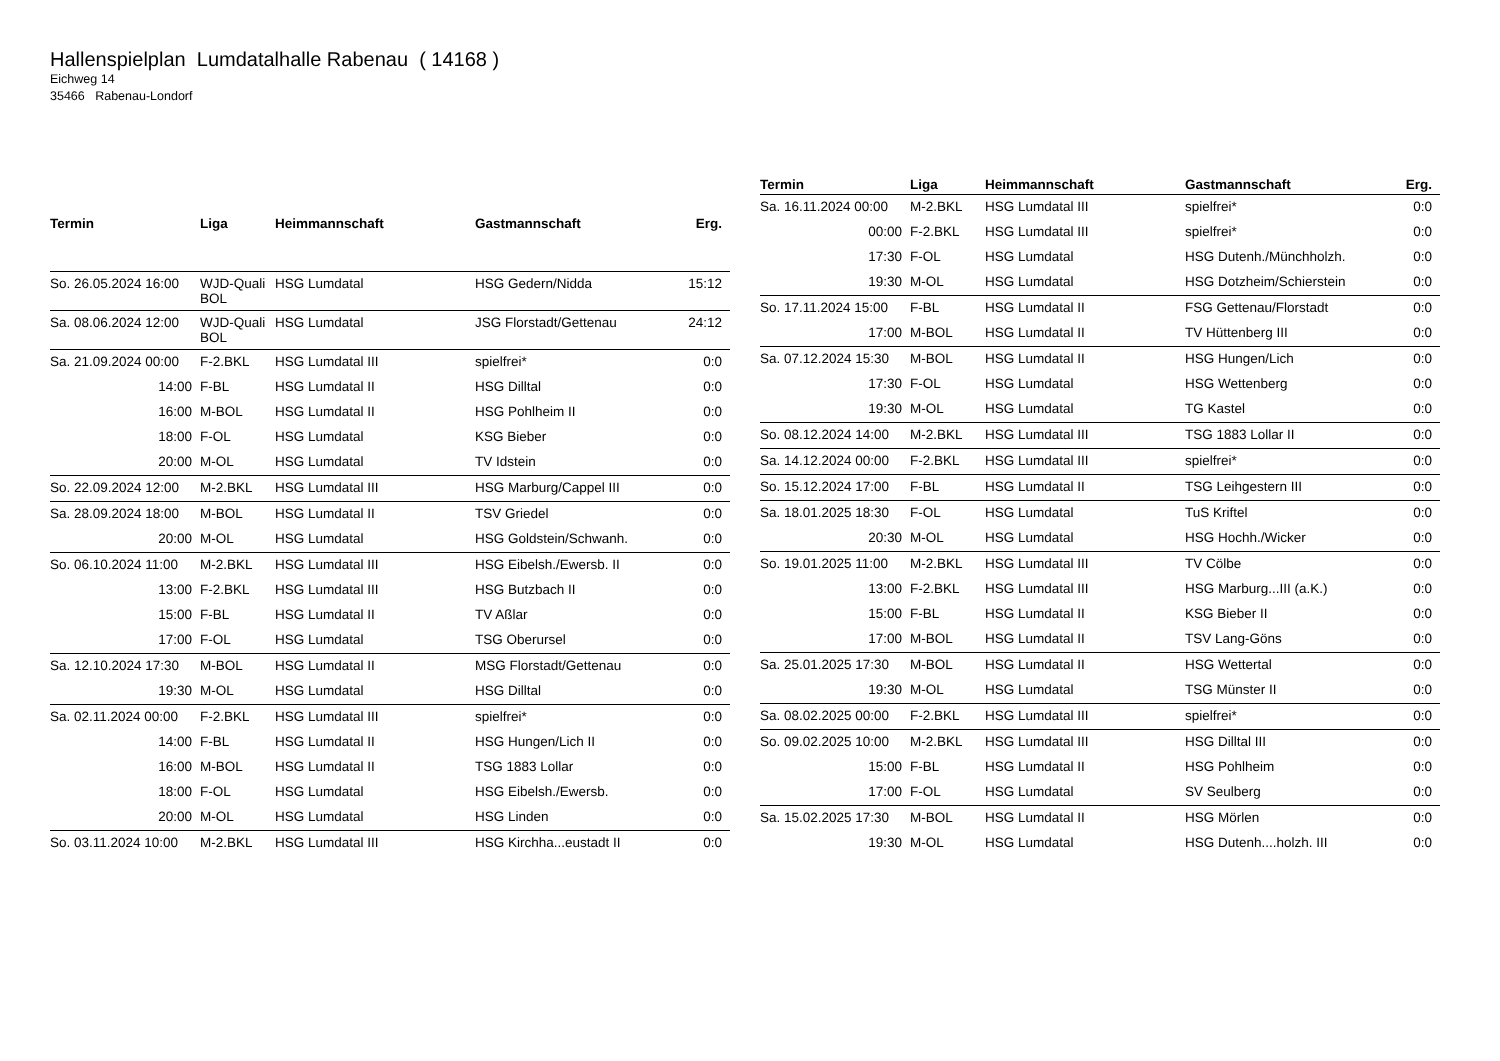Hallenspielplan Lumdatalhalle Rabenau ( 14168 )
Eichweg 14
35466 Rabenau-Londorf
| Termin | Liga | Heimmannschaft | Gastmannschaft | Erg. |
| --- | --- | --- | --- | --- |
| So. 26.05.2024 16:00 | WJD-Quali BOL | HSG Lumdatal | HSG Gedern/Nidda | 15:12 |
| Sa. 08.06.2024 12:00 | WJD-Quali BOL | HSG Lumdatal | JSG Florstadt/Gettenau | 24:12 |
| Sa. 21.09.2024 00:00 | F-2.BKL | HSG Lumdatal III | spielfrei* | 0:0 |
| 14:00 | F-BL | HSG Lumdatal II | HSG Dilltal | 0:0 |
| 16:00 | M-BOL | HSG Lumdatal II | HSG Pohlheim II | 0:0 |
| 18:00 | F-OL | HSG Lumdatal | KSG Bieber | 0:0 |
| 20:00 | M-OL | HSG Lumdatal | TV Idstein | 0:0 |
| So. 22.09.2024 12:00 | M-2.BKL | HSG Lumdatal III | HSG Marburg/Cappel III | 0:0 |
| Sa. 28.09.2024 18:00 | M-BOL | HSG Lumdatal II | TSV Griedel | 0:0 |
| 20:00 | M-OL | HSG Lumdatal | HSG Goldstein/Schwanh. | 0:0 |
| So. 06.10.2024 11:00 | M-2.BKL | HSG Lumdatal III | HSG Eibelsh./Ewersb. II | 0:0 |
| 13:00 | F-2.BKL | HSG Lumdatal III | HSG Butzbach II | 0:0 |
| 15:00 | F-BL | HSG Lumdatal II | TV Aßlar | 0:0 |
| 17:00 | F-OL | HSG Lumdatal | TSG Oberursel | 0:0 |
| Sa. 12.10.2024 17:30 | M-BOL | HSG Lumdatal II | MSG Florstadt/Gettenau | 0:0 |
| 19:30 | M-OL | HSG Lumdatal | HSG Dilltal | 0:0 |
| Sa. 02.11.2024 00:00 | F-2.BKL | HSG Lumdatal III | spielfrei* | 0:0 |
| 14:00 | F-BL | HSG Lumdatal II | HSG Hungen/Lich II | 0:0 |
| 16:00 | M-BOL | HSG Lumdatal II | TSG 1883 Lollar | 0:0 |
| 18:00 | F-OL | HSG Lumdatal | HSG Eibelsh./Ewersb. | 0:0 |
| 20:00 | M-OL | HSG Lumdatal | HSG Linden | 0:0 |
| So. 03.11.2024 10:00 | M-2.BKL | HSG Lumdatal III | HSG Kirchha...eustadt II | 0:0 |
| Termin | Liga | Heimmannschaft | Gastmannschaft | Erg. |
| --- | --- | --- | --- | --- |
| Sa. 16.11.2024 00:00 | M-2.BKL | HSG Lumdatal III | spielfrei* | 0:0 |
| 00:00 | F-2.BKL | HSG Lumdatal III | spielfrei* | 0:0 |
| 17:30 | F-OL | HSG Lumdatal | HSG Dutenh./Münchholzh. | 0:0 |
| 19:30 | M-OL | HSG Lumdatal | HSG Dotzheim/Schierstein | 0:0 |
| So. 17.11.2024 15:00 | F-BL | HSG Lumdatal II | FSG Gettenau/Florstadt | 0:0 |
| 17:00 | M-BOL | HSG Lumdatal II | TV Hüttenberg III | 0:0 |
| Sa. 07.12.2024 15:30 | M-BOL | HSG Lumdatal II | HSG Hungen/Lich | 0:0 |
| 17:30 | F-OL | HSG Lumdatal | HSG Wettenberg | 0:0 |
| 19:30 | M-OL | HSG Lumdatal | TG Kastel | 0:0 |
| So. 08.12.2024 14:00 | M-2.BKL | HSG Lumdatal III | TSG 1883 Lollar II | 0:0 |
| Sa. 14.12.2024 00:00 | F-2.BKL | HSG Lumdatal III | spielfrei* | 0:0 |
| So. 15.12.2024 17:00 | F-BL | HSG Lumdatal II | TSG Leihgestern III | 0:0 |
| Sa. 18.01.2025 18:30 | F-OL | HSG Lumdatal | TuS Kriftel | 0:0 |
| 20:30 | M-OL | HSG Lumdatal | HSG Hochh./Wicker | 0:0 |
| So. 19.01.2025 11:00 | M-2.BKL | HSG Lumdatal III | TV Cölbe | 0:0 |
| 13:00 | F-2.BKL | HSG Lumdatal III | HSG Marburg...III (a.K.) | 0:0 |
| 15:00 | F-BL | HSG Lumdatal II | KSG Bieber II | 0:0 |
| 17:00 | M-BOL | HSG Lumdatal II | TSV Lang-Göns | 0:0 |
| Sa. 25.01.2025 17:30 | M-BOL | HSG Lumdatal II | HSG Wettertal | 0:0 |
| 19:30 | M-OL | HSG Lumdatal | TSG Münster II | 0:0 |
| Sa. 08.02.2025 00:00 | F-2.BKL | HSG Lumdatal III | spielfrei* | 0:0 |
| So. 09.02.2025 10:00 | M-2.BKL | HSG Lumdatal III | HSG Dilltal III | 0:0 |
| 15:00 | F-BL | HSG Lumdatal II | HSG Pohlheim | 0:0 |
| 17:00 | F-OL | HSG Lumdatal | SV Seulberg | 0:0 |
| Sa. 15.02.2025 17:30 | M-BOL | HSG Lumdatal II | HSG Mörlen | 0:0 |
| 19:30 | M-OL | HSG Lumdatal | HSG Dutenh....holzh. III | 0:0 |